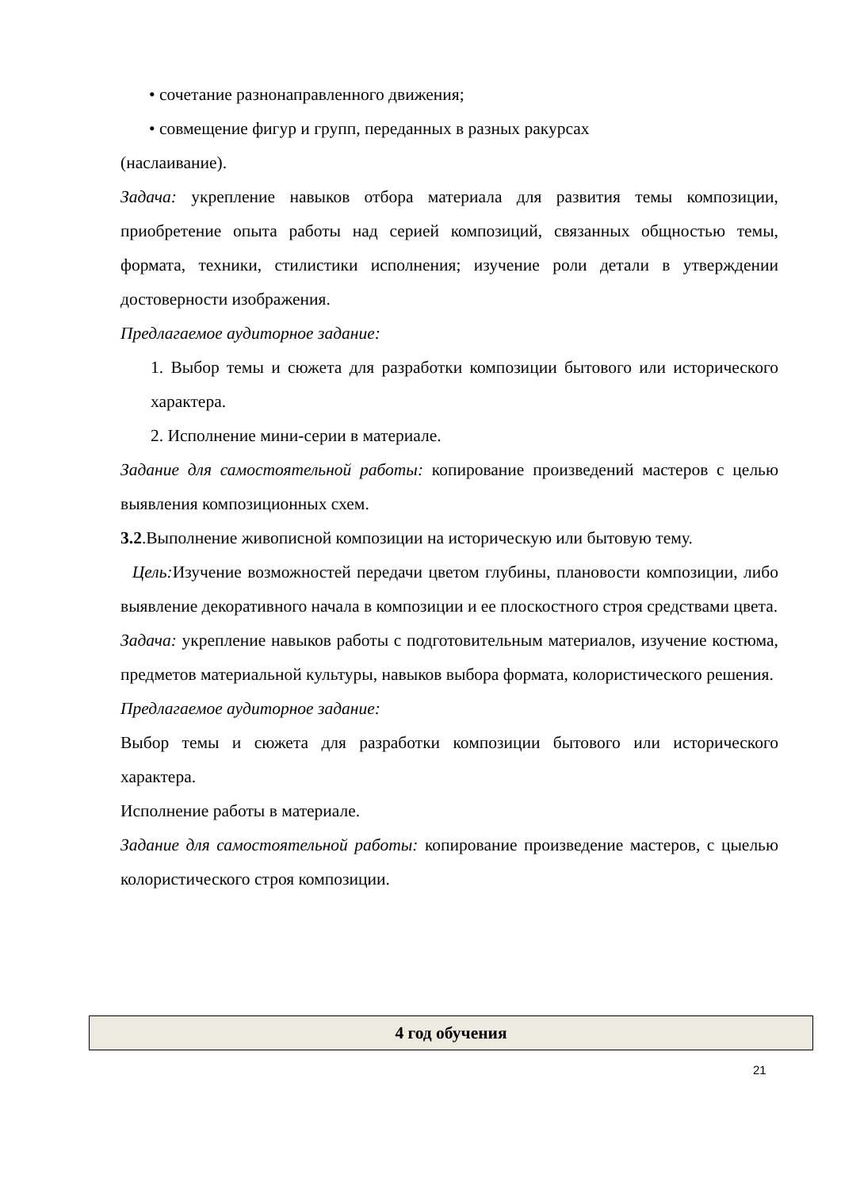• сочетание разнонаправленного движения;
• совмещение фигур и групп, переданных в разных ракурсах
(наслаивание).
Задача: укрепление навыков отбора материала для развития темы композиции, приобретение опыта работы над серией композиций, связанных общностью темы, формата, техники, стилистики исполнения; изучение роли детали в утверждении достоверности изображения.
Предлагаемое аудиторное задание:
1. Выбор темы и сюжета для разработки композиции бытового или исторического характера.
2. Исполнение мини-серии в материале.
Задание для самостоятельной работы: копирование произведений мастеров с целью выявления композиционных схем.
3.2.Выполнение живописной композиции на историческую или бытовую тему.
Цель: Изучение возможностей передачи цветом глубины, плановости композиции, либо выявление декоративного начала в композиции и ее плоскостного строя средствами цвета.
Задача: укрепление навыков работы с подготовительным материалов, изучение костюма, предметов материальной культуры, навыков выбора формата, колористического решения.
Предлагаемое аудиторное задание:
Выбор темы и сюжета для разработки композиции бытового или исторического характера.
Исполнение работы в материале.
Задание для самостоятельной работы: копирование произведение мастеров, с цыелью колористического строя композиции.
4 год обучения
21